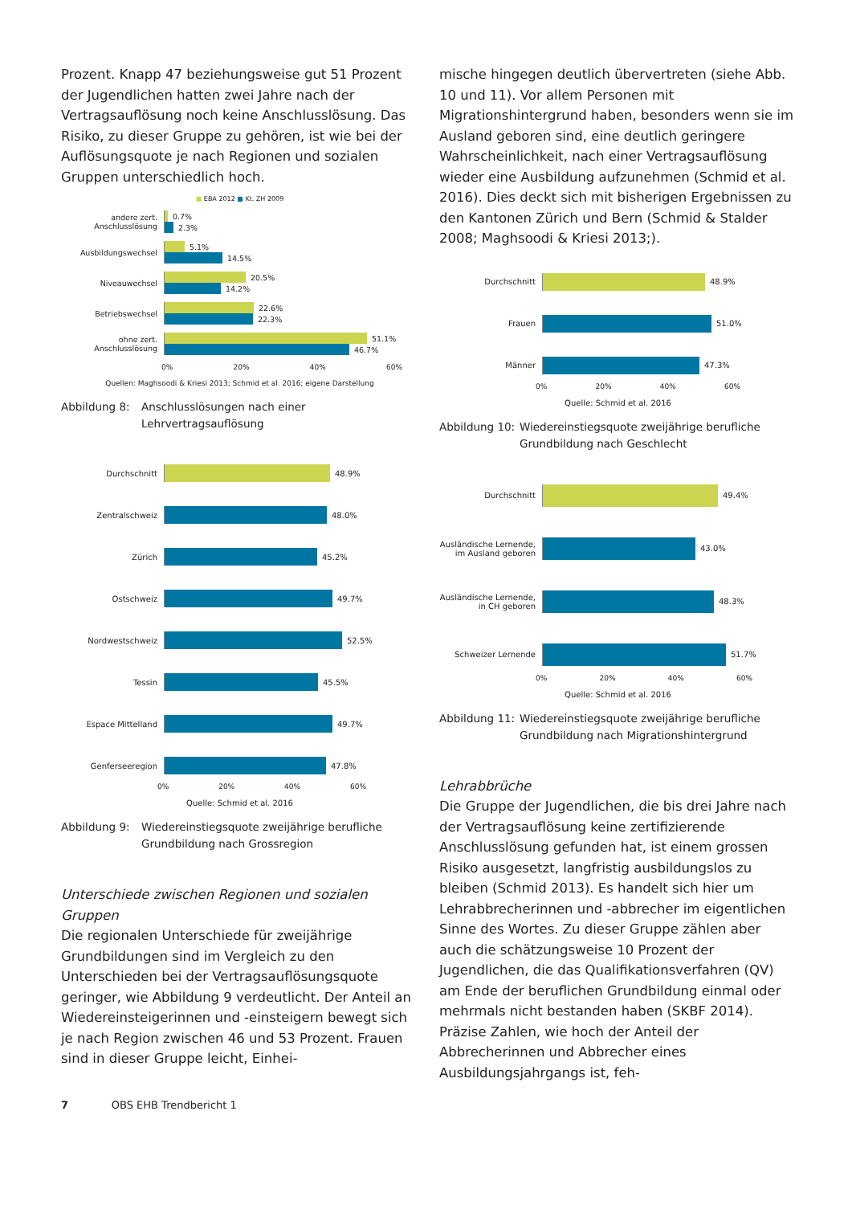Prozent. Knapp 47 beziehungsweise gut 51 Prozent der Jugendlichen hatten zwei Jahre nach der Vertragsauflösung noch keine Anschlusslösung. Das Risiko, zu dieser Gruppe zu gehören, ist wie bei der Auflösungsquote je nach Regionen und sozialen Gruppen unterschiedlich hoch.
■ EBA 2012 ■ Kt. ZH 2009
andere zert. Anschlusslösung
0.7%
2.3%
Ausbildungswechsel
5.1%
14.5%
Niveauwechsel
20.5%
14.2%
Betriebswechsel
22.6%
22.3%
ohne zert. Anschlusslösung
51.1%
46.7%
0% 20% 40% 60%
Quellen: Maghsoodi & Kriesi 2013; Schmid et al. 2016; eigene Darstellung
Abbildung 8: Anschlusslösungen nach einer Lehrvertragsauflösung
Durchschnitt
48.9%
Zentralschweiz
48.0%
Zürich
45.2%
Ostschweiz
49.7%
Nordwestschweiz
52.5%
Tessin
45.5%
Espace Mittelland
49.7%
Genferseeregion
47.8%
0% 20% 40% 60%
Quelle: Schmid et al. 2016
Abbildung 9: Wiedereinstiegsquote zweijährige berufliche Grundbildung nach Grossregion
Unterschiede zwischen Regionen und sozialen Gruppen
Die regionalen Unterschiede für zweijährige Grundbildungen sind im Vergleich zu den Unterschieden bei der Vertragsauflösungsquote geringer, wie Abbildung 9 verdeutlicht. Der Anteil an Wiedereinsteigerinnen und -einsteigern bewegt sich je nach Region zwischen 46 und 53 Prozent. Frauen sind in dieser Gruppe leicht, Einhei-
mische hingegen deutlich übervertreten (siehe Abb. 10 und 11). Vor allem Personen mit Migrationshintergrund haben, besonders wenn sie im Ausland geboren sind, eine deutlich geringere Wahrscheinlichkeit, nach einer Vertragsauflösung wieder eine Ausbildung aufzunehmen (Schmid et al. 2016). Dies deckt sich mit bisherigen Ergebnissen zu den Kantonen Zürich und Bern (Schmid & Stalder 2008; Maghsoodi & Kriesi 2013;).
Durchschnitt
48.9%
Frauen
51.0%
Männer
47.3%
0% 20% 40% 60%
Quelle: Schmid et al. 2016
Abbildung 10: Wiedereinstiegsquote zweijährige berufliche Grundbildung nach Geschlecht
Durchschnitt
49.4%
Ausländische Lernende, im Ausland geboren
43.0%
Ausländische Lernende, in CH geboren
48.3%
Schweizer Lernende
51.7%
0% 20% 40% 60%
Quelle: Schmid et al. 2016
Abbildung 11: Wiedereinstiegsquote zweijährige berufliche Grundbildung nach Migrationshintergrund
Lehrabbrüche
Die Gruppe der Jugendlichen, die bis drei Jahre nach der Vertragsauflösung keine zertifizierende Anschlusslösung gefunden hat, ist einem grossen Risiko ausgesetzt, langfristig ausbildungslos zu bleiben (Schmid 2013). Es handelt sich hier um Lehrabbrecherinnen und -abbrecher im eigentlichen Sinne des Wortes. Zu dieser Gruppe zählen aber auch die schätzungsweise 10 Prozent der Jugendlichen, die das Qualifikationsverfahren (QV) am Ende der beruflichen Grundbildung einmal oder mehrmals nicht bestanden haben (SKBF 2014).
Präzise Zahlen, wie hoch der Anteil der Abbrecherinnen und Abbrecher eines Ausbildungsjahrgangs ist, feh-
7 OBS EHB Trendbericht 1